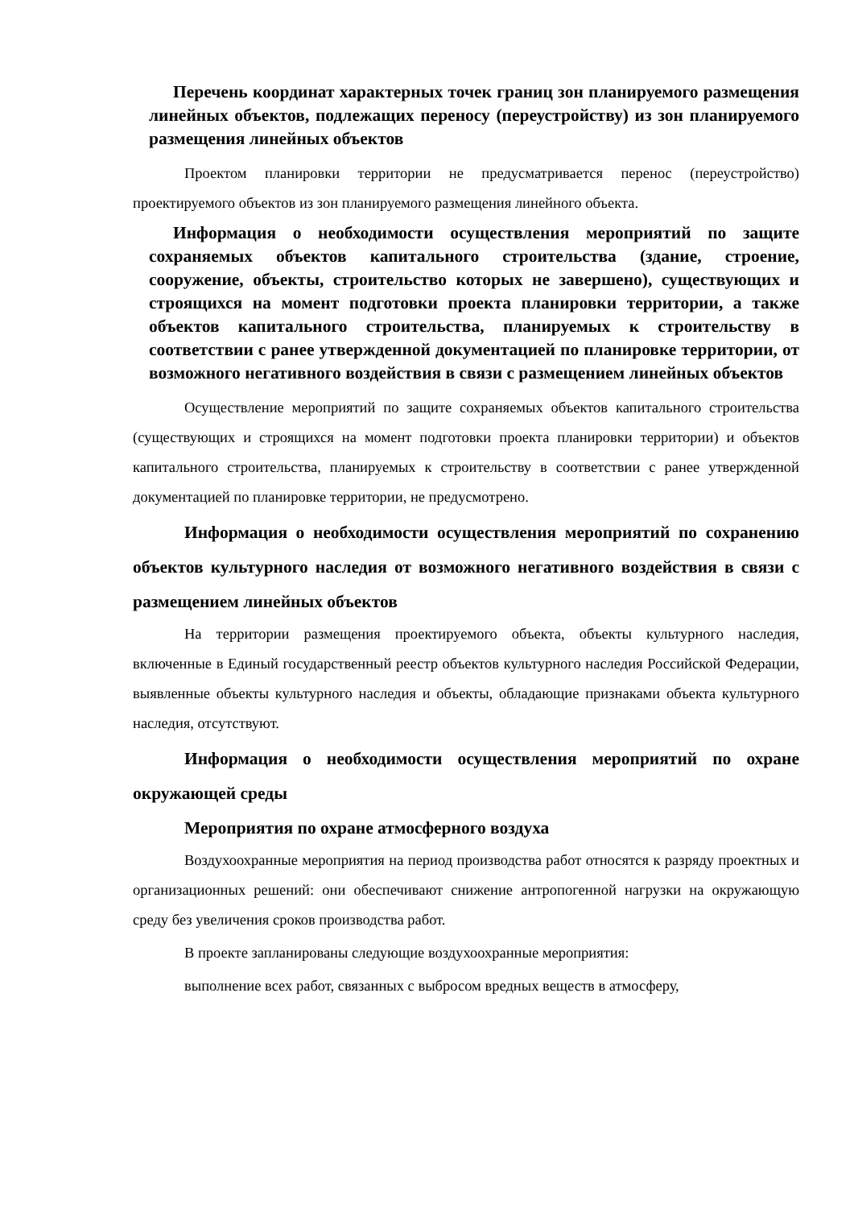Перечень координат характерных точек границ зон планируемого размещения линейных объектов, подлежащих переносу (переустройству) из зон планируемого размещения линейных объектов
Проектом планировки территории не предусматривается перенос (переустройство) проектируемого объектов из зон планируемого размещения линейного объекта.
Информация о необходимости осуществления мероприятий по защите сохраняемых объектов капитального строительства (здание, строение, сооружение, объекты, строительство которых не завершено), существующих и строящихся на момент подготовки проекта планировки территории, а также объектов капитального строительства, планируемых к строительству в соответствии с ранее утвержденной документацией по планировке территории, от возможного негативного воздействия в связи с размещением линейных объектов
Осуществление мероприятий по защите сохраняемых объектов капитального строительства (существующих и строящихся на момент подготовки проекта планировки территории) и объектов капитального строительства, планируемых к строительству в соответствии с ранее утвержденной документацией по планировке территории, не предусмотрено.
Информация о необходимости осуществления мероприятий по сохранению объектов культурного наследия от возможного негативного воздействия в связи с размещением линейных объектов
На территории размещения проектируемого объекта, объекты культурного наследия, включенные в Единый государственный реестр объектов культурного наследия Российской Федерации, выявленные объекты культурного наследия и объекты, обладающие признаками объекта культурного наследия, отсутствуют.
Информация о необходимости осуществления мероприятий по охране окружающей среды
Мероприятия по охране атмосферного воздуха
Воздухоохранные мероприятия на период производства работ относятся к разряду проектных и организационных решений: они обеспечивают снижение антропогенной нагрузки на окружающую среду без увеличения сроков производства работ.
В проекте запланированы следующие воздухоохранные мероприятия:
выполнение всех работ, связанных с выбросом вредных веществ в атмосферу,